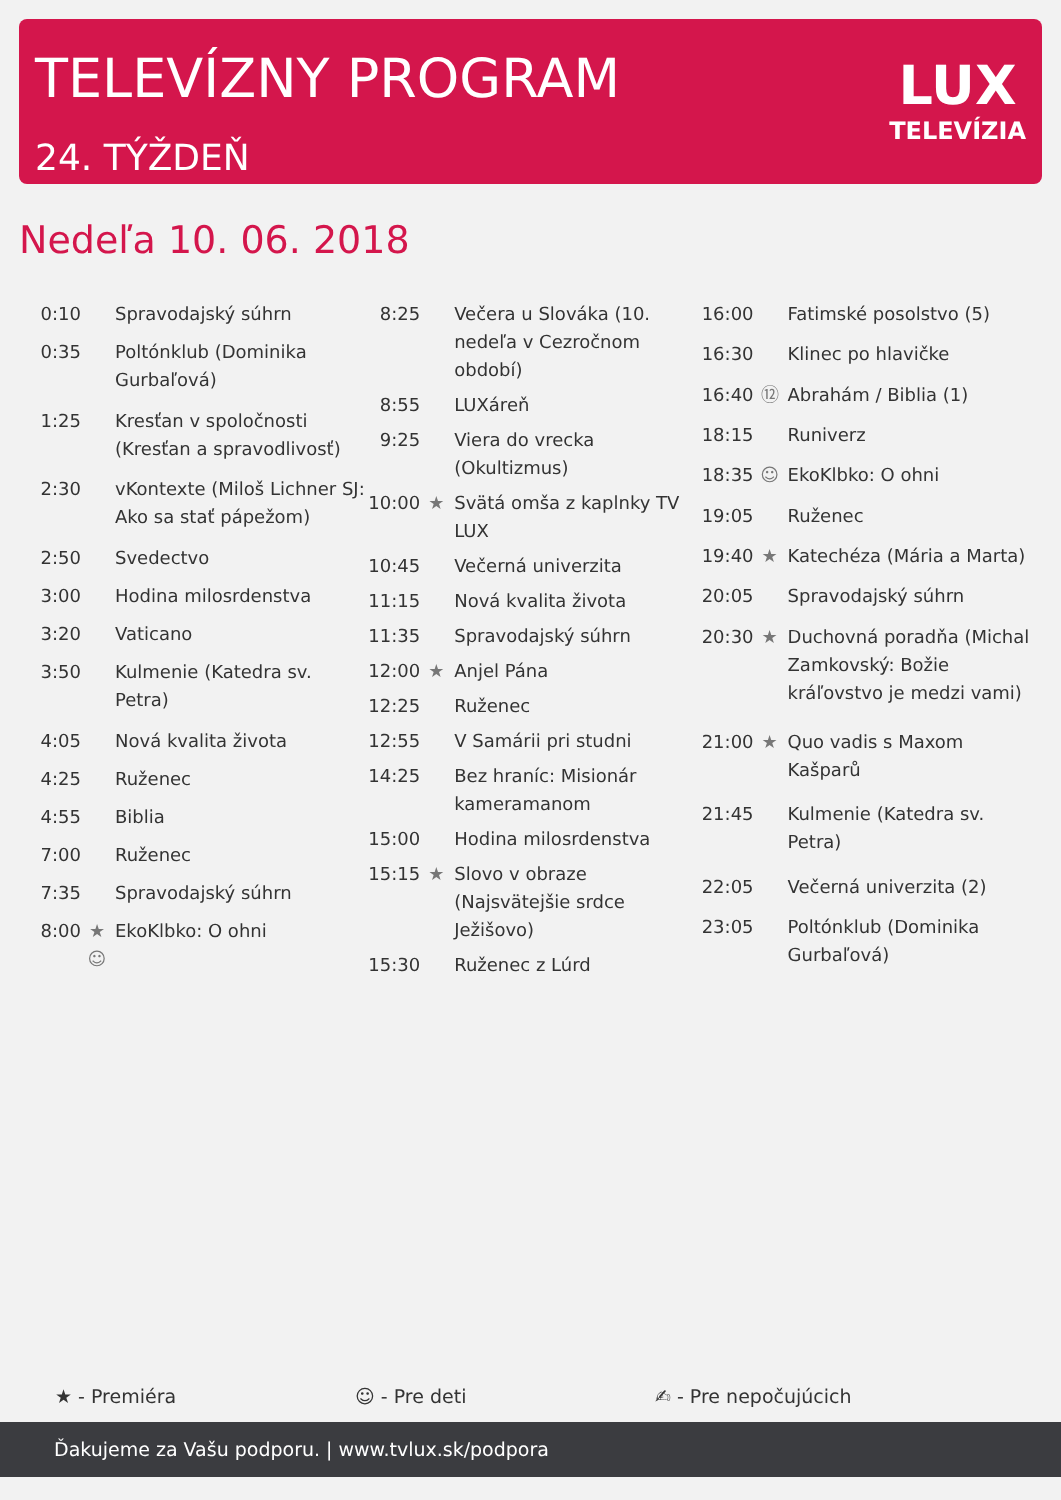TELEVÍZNY PROGRAM
24. TÝŽDEŇ
LUX
TELEVÍZIA
Nedeľa 10. 06. 2018
| 0:10 | | Spravodajský súhrn |
| 0:35 | | Poltónklub (Dominika Gurbaľová) |
| 1:25 | | Kresťan v spoločnosti (Kresťan a spravodlivosť) |
| 2:30 | | vKontexte (Miloš Lichner SJ: Ako sa stať pápežom) |
| 2:50 | | Svedectvo |
| 3:00 | | Hodina milosrdenstva |
| 3:20 | | Vaticano |
| 3:50 | | Kulmenie (Katedra sv. Petra) |
| 4:05 | | Nová kvalita života |
| 4:25 | | Ruženec |
| 4:55 | | Biblia |
| 7:00 | | Ruženec |
| 7:35 | | Spravodajský súhrn |
| 8:00 | ★ ☺ | EkoKlbko: O ohni |
| 8:25 | | Večera u Slováka (10. nedeľa v Cezročnom období) |
| 8:55 | | LUXáreň |
| 9:25 | | Viera do vrecka (Okultizmus) |
| 10:00 | ★ | Svätá omša z kaplnky TV LUX |
| 10:45 | | Večerná univerzita |
| 11:15 | | Nová kvalita života |
| 11:35 | | Spravodajský súhrn |
| 12:00 | ★ | Anjel Pána |
| 12:25 | | Ruženec |
| 12:55 | | V Samárii pri studni |
| 14:25 | | Bez hraníc: Misionár kameramanom |
| 15:00 | | Hodina milosrdenstva |
| 15:15 | ★ | Slovo v obraze (Najsvätejšie srdce Ježišovo) |
| 15:30 | | Ruženec z Lúrd |
| 16:00 | | Fatimské posolstvo (5) |
| 16:30 | | Klinec po hlavičke |
| 16:40 | ⑫ | Abrahám / Biblia (1) |
| 18:15 | | Runiverz |
| 18:35 | ☺ | EkoKlbko: O ohni |
| 19:05 | | Ruženec |
| 19:40 | ★ | Katechéza (Mária a Marta) |
| 20:05 | | Spravodajský súhrn |
| 20:30 | ★ | Duchovná poradňa (Michal Zamkovský: Božie kráľovstvo je medzi vami) |
| 21:00 | ★ | Quo vadis s Maxom Kašparů |
| 21:45 | | Kulmenie (Katedra sv. Petra) |
| 22:05 | | Večerná univerzita (2) |
| 23:05 | | Poltónklub (Dominika Gurbaľová) |
★ - Premiéra ☺ - Pre deti ✍ - Pre nepočujúcich
Ďakujeme za Vašu podporu. | www.tvlux.sk/podpora